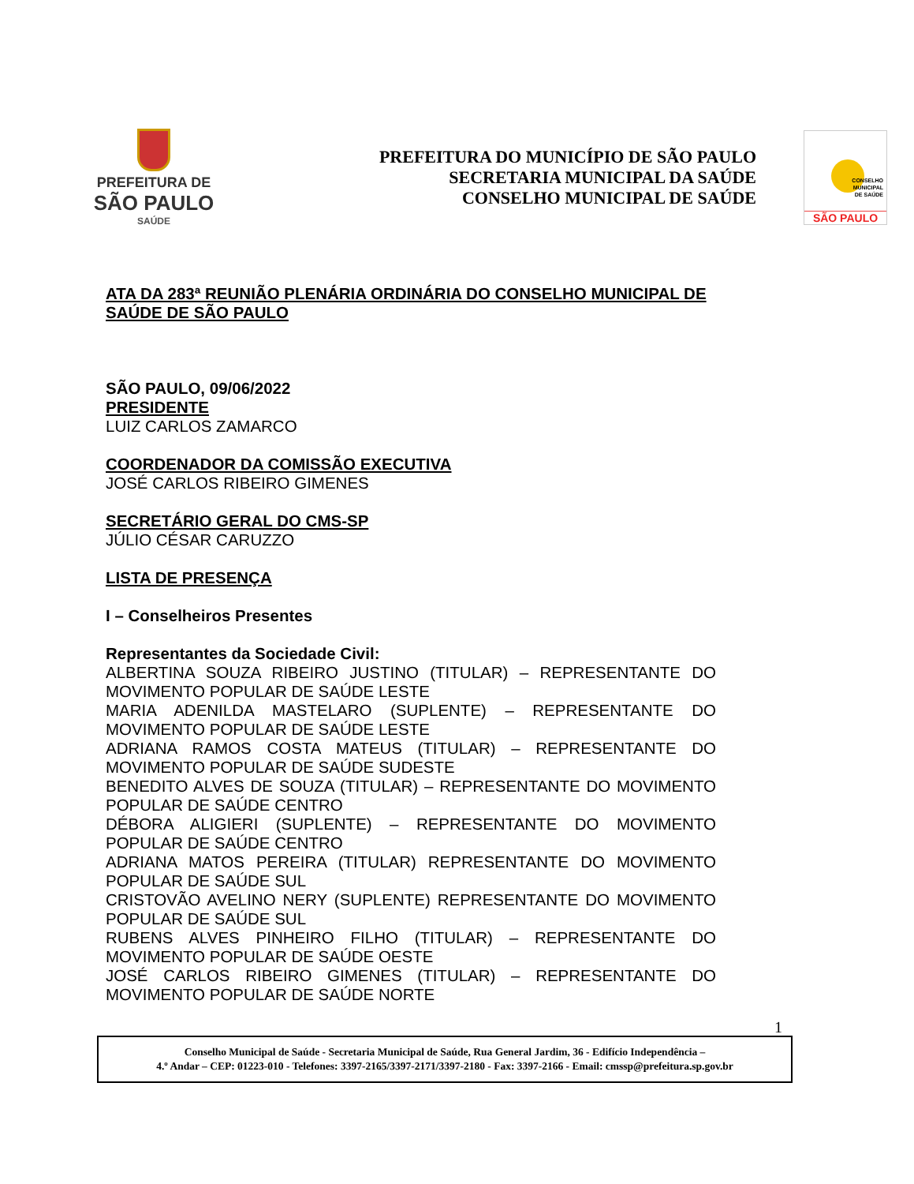PREFEITURA DE
SÃO PAULO
SAÚDE
PREFEITURA DO MUNICÍPIO DE SÃO PAULO
SECRETARIA MUNICIPAL DA SAÚDE
CONSELHO MUNICIPAL DE SAÚDE
CONSELHO
MUNICIPAL
DE SAÚDE
SÃO PAULO
ATA DA 283ª REUNIÃO PLENÁRIA ORDINÁRIA DO CONSELHO MUNICIPAL DE SAÚDE DE SÃO PAULO
SÃO PAULO, 09/06/2022
PRESIDENTE
LUIZ CARLOS ZAMARCO
COORDENADOR DA COMISSÃO EXECUTIVA
JOSÉ CARLOS RIBEIRO GIMENES
SECRETÁRIO GERAL DO CMS-SP
JÚLIO CÉSAR CARUZZO
LISTA DE PRESENÇA
I – Conselheiros Presentes
Representantes da Sociedade Civil:
ALBERTINA SOUZA RIBEIRO JUSTINO (TITULAR) – REPRESENTANTE DO MOVIMENTO POPULAR DE SAÚDE LESTE
MARIA ADENILDA MASTELARO (SUPLENTE) – REPRESENTANTE DO MOVIMENTO POPULAR DE SAÚDE LESTE
ADRIANA RAMOS COSTA MATEUS (TITULAR) – REPRESENTANTE DO MOVIMENTO POPULAR DE SAÚDE SUDESTE
BENEDITO ALVES DE SOUZA (TITULAR) – REPRESENTANTE DO MOVIMENTO POPULAR DE SAÚDE CENTRO
DÉBORA ALIGIERI (SUPLENTE) – REPRESENTANTE DO MOVIMENTO POPULAR DE SAÚDE CENTRO
ADRIANA MATOS PEREIRA (TITULAR) REPRESENTANTE DO MOVIMENTO POPULAR DE SAÚDE SUL
CRISTOVÃO AVELINO NERY (SUPLENTE) REPRESENTANTE DO MOVIMENTO POPULAR DE SAÚDE SUL
RUBENS ALVES PINHEIRO FILHO (TITULAR) – REPRESENTANTE DO MOVIMENTO POPULAR DE SAÚDE OESTE
JOSÉ CARLOS RIBEIRO GIMENES (TITULAR) – REPRESENTANTE DO MOVIMENTO POPULAR DE SAÚDE NORTE
1
Conselho Municipal de Saúde - Secretaria Municipal de Saúde, Rua General Jardim, 36 - Edifício Independência –
4.º Andar – CEP: 01223-010 - Telefones: 3397-2165/3397-2171/3397-2180 - Fax: 3397-2166 - Email: cmssp@prefeitura.sp.gov.br